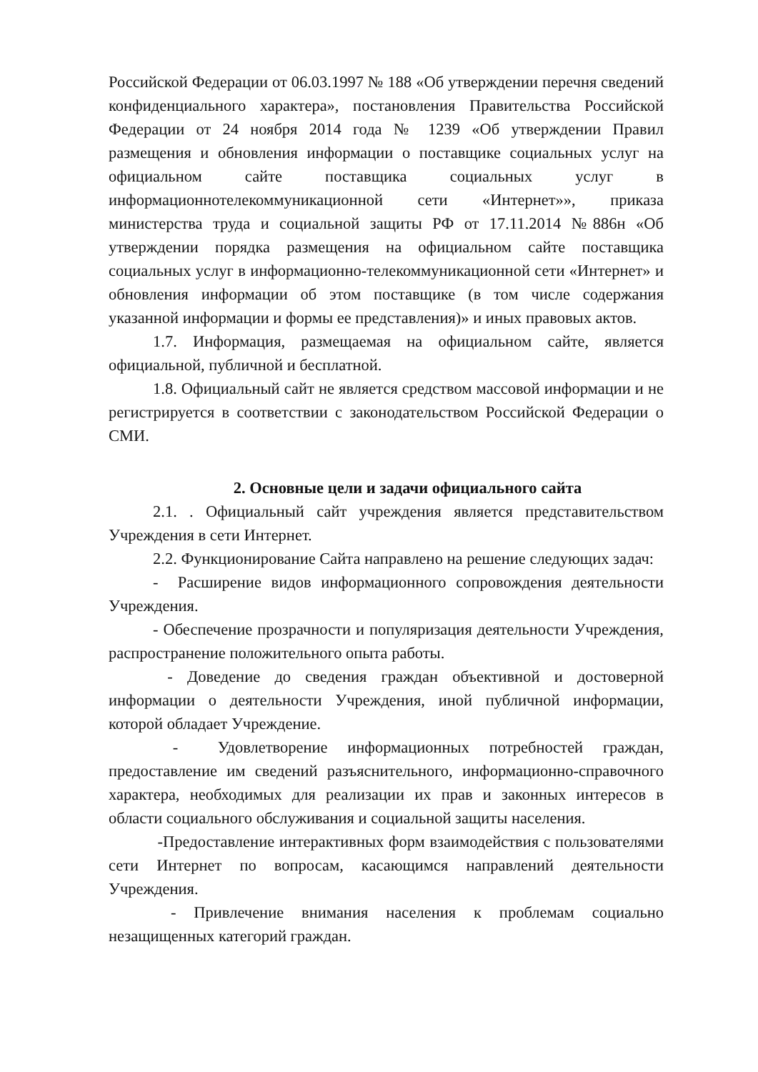Российской Федерации от 06.03.1997 № 188 «Об утверждении перечня сведений конфиденциального характера», постановления Правительства Российской Федерации от 24 ноября 2014 года № 1239 «Об утверждении Правил размещения и обновления информации о поставщике социальных услуг на официальном сайте поставщика социальных услуг в информационнотелекоммуникационной сети «Интернет»», приказа министерства труда и социальной защиты РФ от 17.11.2014 №886н «Об утверждении порядка размещения на официальном сайте поставщика социальных услуг в информационно-телекоммуникационной сети «Интернет» и обновления информации об этом поставщике (в том числе содержания указанной информации и формы ее представления)» и иных правовых актов.
1.7. Информация, размещаемая на официальном сайте, является официальной, публичной и бесплатной.
1.8. Официальный сайт не является средством массовой информации и не регистрируется в соответствии с законодательством Российской Федерации о СМИ.
2. Основные цели и задачи официального сайта
2.1. . Официальный сайт учреждения является представительством Учреждения в сети Интернет.
2.2. Функционирование Сайта направлено на решение следующих задач:
- Расширение видов информационного сопровождения деятельности Учреждения.
- Обеспечение прозрачности и популяризация деятельности Учреждения, распространение положительного опыта работы.
- Доведение до сведения граждан объективной и достоверной информации о деятельности Учреждения, иной публичной информации, которой обладает Учреждение.
- Удовлетворение информационных потребностей граждан, предоставление им сведений разъяснительного, информационно-справочного характера, необходимых для реализации их прав и законных интересов в области социального обслуживания и социальной защиты населения.
-Предоставление интерактивных форм взаимодействия с пользователями сети Интернет по вопросам, касающимся направлений деятельности Учреждения.
- Привлечение внимания населения к проблемам социально незащищенных категорий граждан.